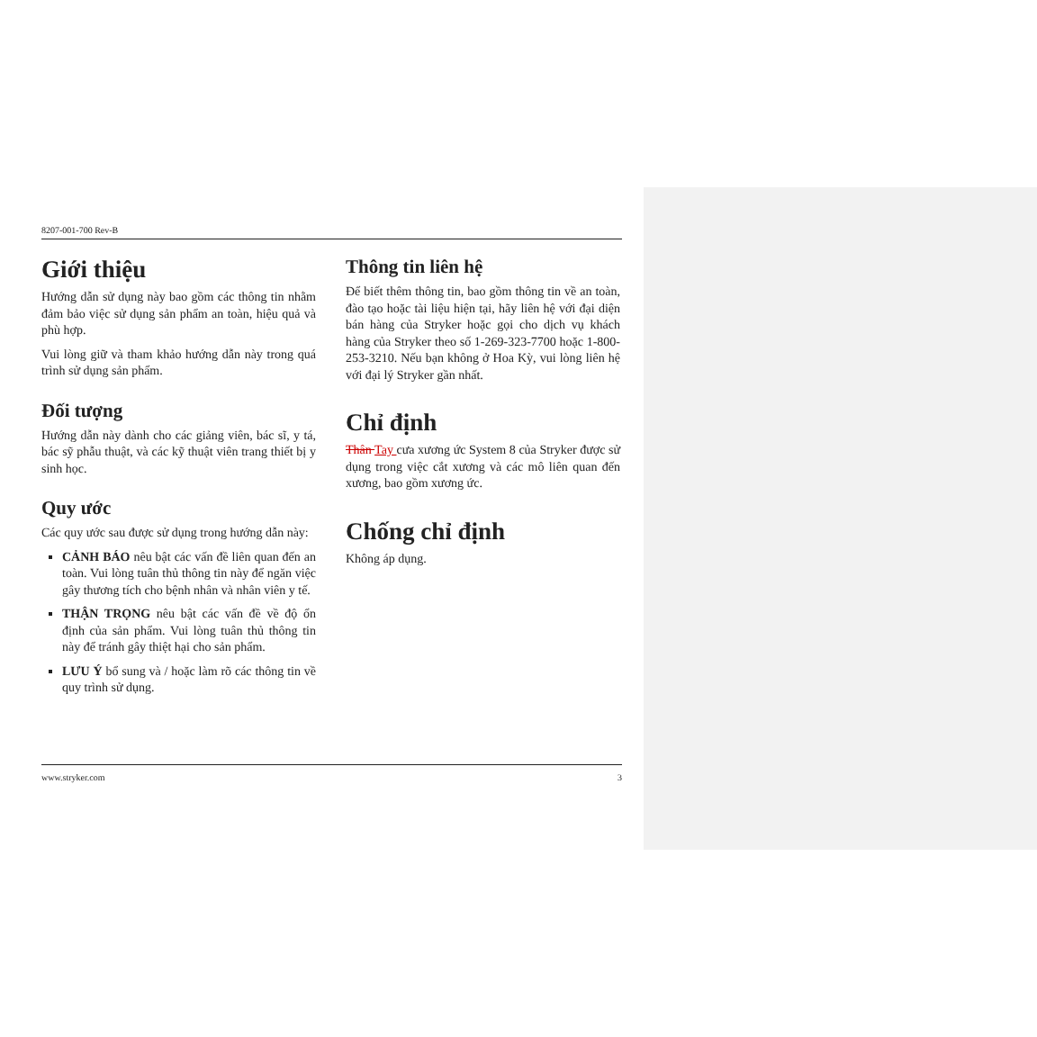8207-001-700 Rev-B
Giới thiệu
Hướng dẫn sử dụng này bao gồm các thông tin nhằm đảm bảo việc sử dụng sản phẩm an toàn, hiệu quả và phù hợp.
Vui lòng giữ và tham khảo hướng dẫn này trong quá trình sử dụng sản phẩm.
Đối tượng
Hướng dẫn này dành cho các giảng viên, bác sĩ, y tá, bác sỹ phẫu thuật, và các kỹ thuật viên trang thiết bị y sinh học.
Quy ước
Các quy ước sau được sử dụng trong hướng dẫn này:
CẢNH BÁO nêu bật các vấn đề liên quan đến an toàn. Vui lòng tuân thủ thông tin này để ngăn việc gây thương tích cho bệnh nhân và nhân viên y tế.
THẬN TRỌNG nêu bật các vấn đề về độ ổn định của sản phẩm. Vui lòng tuân thủ thông tin này để tránh gây thiệt hại cho sản phẩm.
LƯU Ý bổ sung và / hoặc làm rõ các thông tin về quy trình sử dụng.
Thông tin liên hệ
Để biết thêm thông tin, bao gồm thông tin về an toàn, đào tạo hoặc tài liệu hiện tại, hãy liên hệ với đại diện bán hàng của Stryker hoặc gọi cho dịch vụ khách hàng của Stryker theo số 1-269-323-7700 hoặc 1-800-253-3210. Nếu bạn không ở Hoa Kỳ, vui lòng liên hệ với đại lý Stryker gần nhất.
Chỉ định
Thân Tay cưa xương ức System 8 của Stryker được sử dụng trong việc cắt xương và các mô liên quan đến xương, bao gồm xương ức.
Chống chỉ định
Không áp dụng.
www.stryker.com 3